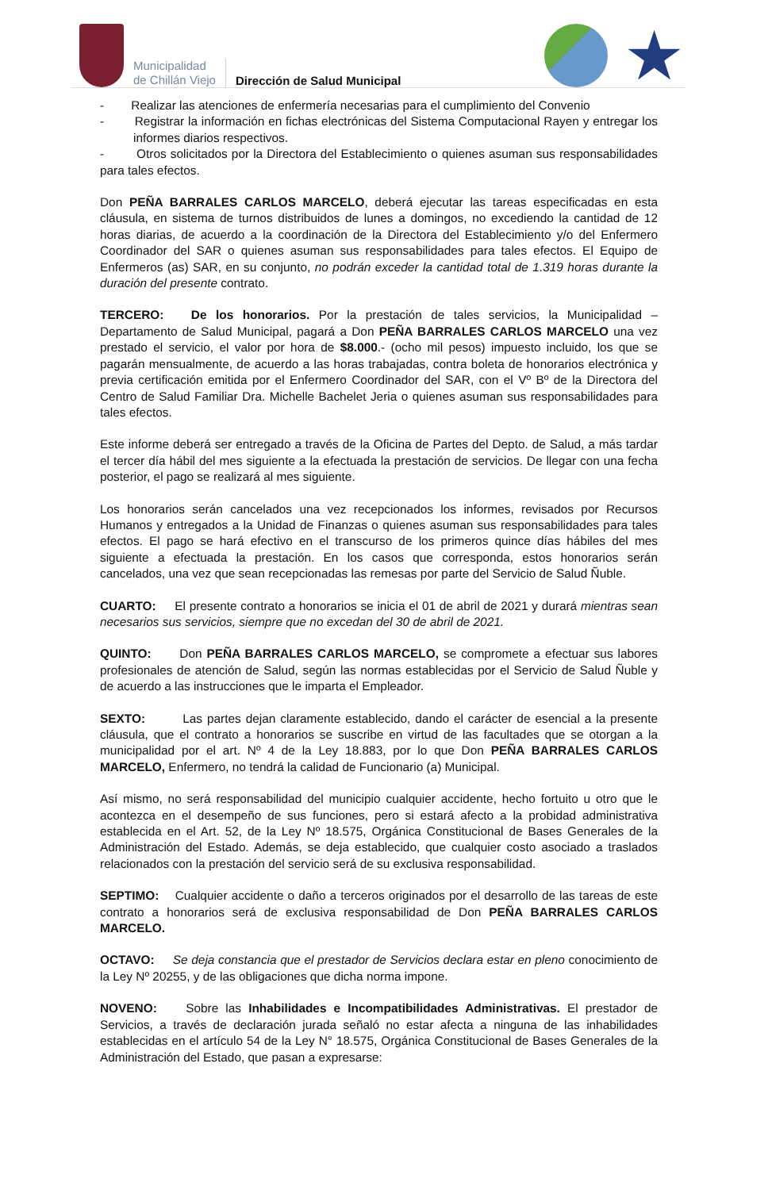Municipalidad
de Chillán Viejo
Dirección de Salud Municipal
★
- Realizar las atenciones de enfermería necesarias para el cumplimiento del Convenio
- Registrar la información en fichas electrónicas del Sistema Computacional Rayen y entregar los informes diarios respectivos.
- Otros solicitados por la Directora del Establecimiento o quienes asuman sus responsabilidades para tales efectos.
Don PEÑA BARRALES CARLOS MARCELO, deberá ejecutar las tareas especificadas en esta cláusula, en sistema de turnos distribuidos de lunes a domingos, no excediendo la cantidad de 12 horas diarias, de acuerdo a la coordinación de la Directora del Establecimiento y/o del Enfermero Coordinador del SAR o quienes asuman sus responsabilidades para tales efectos. El Equipo de Enfermeros (as) SAR, en su conjunto, no podrán exceder la cantidad total de 1.319 horas durante la duración del presente contrato.
TERCERO: De los honorarios. Por la prestación de tales servicios, la Municipalidad – Departamento de Salud Municipal, pagará a Don PEÑA BARRALES CARLOS MARCELO una vez prestado el servicio, el valor por hora de $8.000.- (ocho mil pesos) impuesto incluido, los que se pagarán mensualmente, de acuerdo a las horas trabajadas, contra boleta de honorarios electrónica y previa certificación emitida por el Enfermero Coordinador del SAR, con el Vº Bº de la Directora del Centro de Salud Familiar Dra. Michelle Bachelet Jeria o quienes asuman sus responsabilidades para tales efectos.
Este informe deberá ser entregado a través de la Oficina de Partes del Depto. de Salud, a más tardar el tercer día hábil del mes siguiente a la efectuada la prestación de servicios. De llegar con una fecha posterior, el pago se realizará al mes siguiente.
Los honorarios serán cancelados una vez recepcionados los informes, revisados por Recursos Humanos y entregados a la Unidad de Finanzas o quienes asuman sus responsabilidades para tales efectos. El pago se hará efectivo en el transcurso de los primeros quince días hábiles del mes siguiente a efectuada la prestación. En los casos que corresponda, estos honorarios serán cancelados, una vez que sean recepcionadas las remesas por parte del Servicio de Salud Ñuble.
CUARTO: El presente contrato a honorarios se inicia el 01 de abril de 2021 y durará mientras sean necesarios sus servicios, siempre que no excedan del 30 de abril de 2021.
QUINTO: Don PEÑA BARRALES CARLOS MARCELO, se compromete a efectuar sus labores profesionales de atención de Salud, según las normas establecidas por el Servicio de Salud Ñuble y de acuerdo a las instrucciones que le imparta el Empleador.
SEXTO: Las partes dejan claramente establecido, dando el carácter de esencial a la presente cláusula, que el contrato a honorarios se suscribe en virtud de las facultades que se otorgan a la municipalidad por el art. Nº 4 de la Ley 18.883, por lo que Don PEÑA BARRALES CARLOS MARCELO, Enfermero, no tendrá la calidad de Funcionario (a) Municipal.
Así mismo, no será responsabilidad del municipio cualquier accidente, hecho fortuito u otro que le acontezca en el desempeño de sus funciones, pero si estará afecto a la probidad administrativa establecida en el Art. 52, de la Ley Nº 18.575, Orgánica Constitucional de Bases Generales de la Administración del Estado. Además, se deja establecido, que cualquier costo asociado a traslados relacionados con la prestación del servicio será de su exclusiva responsabilidad.
SEPTIMO: Cualquier accidente o daño a terceros originados por el desarrollo de las tareas de este contrato a honorarios será de exclusiva responsabilidad de Don PEÑA BARRALES CARLOS MARCELO.
OCTAVO: Se deja constancia que el prestador de Servicios declara estar en pleno conocimiento de la Ley Nº 20255, y de las obligaciones que dicha norma impone.
NOVENO: Sobre las Inhabilidades e Incompatibilidades Administrativas. El prestador de Servicios, a través de declaración jurada señaló no estar afecta a ninguna de las inhabilidades establecidas en el artículo 54 de la Ley N° 18.575, Orgánica Constitucional de Bases Generales de la Administración del Estado, que pasan a expresarse: